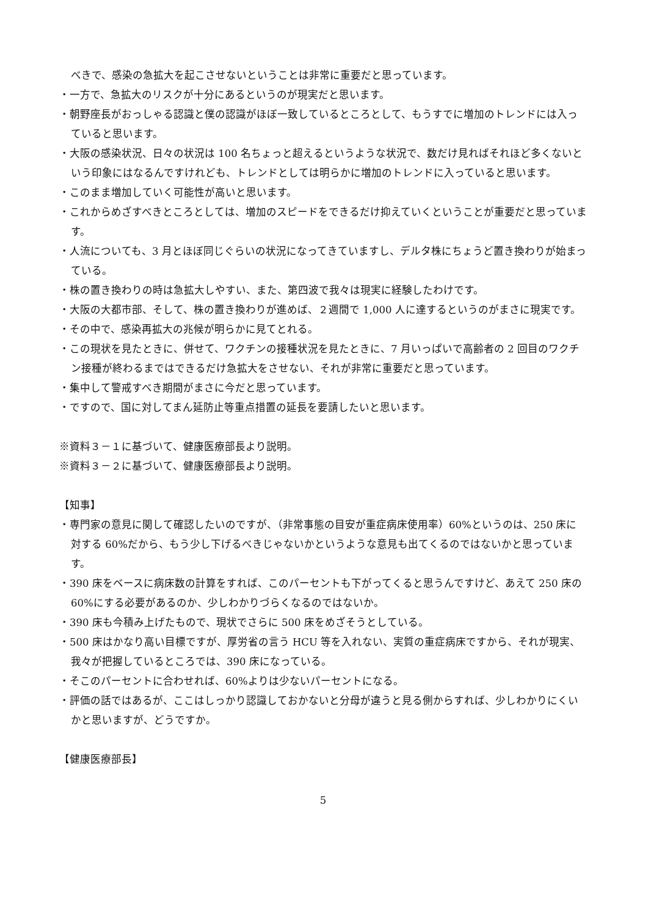べきで、感染の急拡大を起こさせないということは非常に重要だと思っています。
・一方で、急拡大のリスクが十分にあるというのが現実だと思います。
・朝野座長がおっしゃる認識と僕の認識がほぼ一致しているところとして、もうすでに増加のトレンドには入っていると思います。
・大阪の感染状況、日々の状況は 100 名ちょっと超えるというような状況で、数だけ見ればそれほど多くないという印象にはなるんですけれども、トレンドとしては明らかに増加のトレンドに入っていると思います。
・このまま増加していく可能性が高いと思います。
・これからめざすべきところとしては、増加のスピードをできるだけ抑えていくということが重要だと思っています。
・人流についても、3 月とほぼ同じぐらいの状況になってきていますし、デルタ株にちょうど置き換わりが始まっている。
・株の置き換わりの時は急拡大しやすい、また、第四波で我々は現実に経験したわけです。
・大阪の大都市部、そして、株の置き換わりが進めば、２週間で 1,000 人に達するというのがまさに現実です。
・その中で、感染再拡大の兆候が明らかに見てとれる。
・この現状を見たときに、併せて、ワクチンの接種状況を見たときに、7 月いっぱいで高齢者の 2 回目のワクチン接種が終わるまではできるだけ急拡大をさせない、それが非常に重要だと思っています。
・集中して警戒すべき期間がまさに今だと思っています。
・ですので、国に対してまん延防止等重点措置の延長を要請したいと思います。
※資料３－１に基づいて、健康医療部長より説明。
※資料３－２に基づいて、健康医療部長より説明。
【知事】
・専門家の意見に関して確認したいのですが、（非常事態の目安が重症病床使用率）60%というのは、250 床に対する 60%だから、もう少し下げるべきじゃないかというような意見も出てくるのではないかと思っています。
・390 床をベースに病床数の計算をすれば、このパーセントも下がってくると思うんですけど、あえて 250 床の 60%にする必要があるのか、少しわかりづらくなるのではないか。
・390 床も今積み上げたもので、現状でさらに 500 床をめざそうとしている。
・500 床はかなり高い目標ですが、厚労省の言う HCU 等を入れない、実質の重症病床ですから、それが現実、我々が把握しているところでは、390 床になっている。
・そこのパーセントに合わせれば、60%よりは少ないパーセントになる。
・評価の話ではあるが、ここはしっかり認識しておかないと分母が違うと見る側からすれば、少しわかりにくいかと思いますが、どうですか。
【健康医療部長】
5